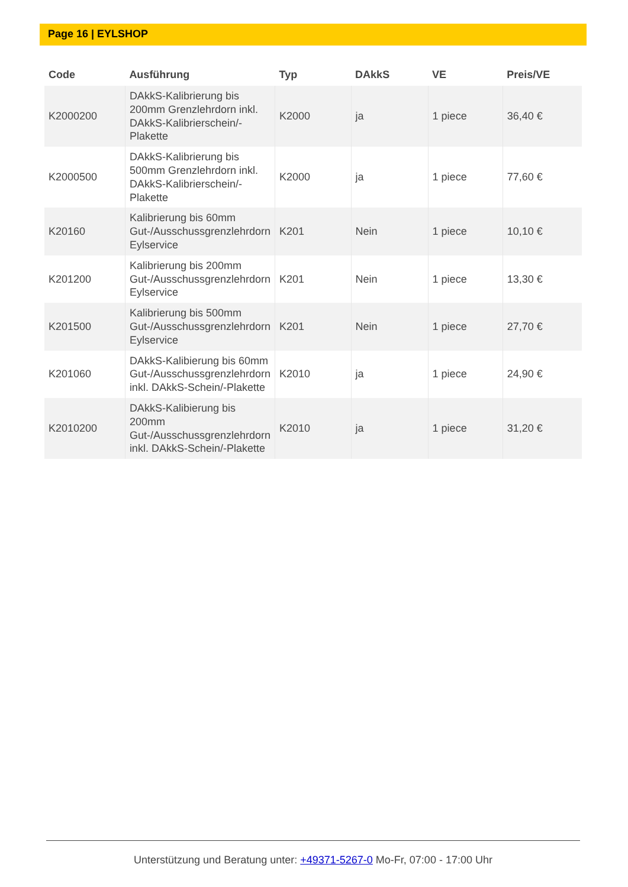Page 16 | EYLSHOP
| Code | Ausführung | Typ | DAkkS | VE | Preis/VE |
| --- | --- | --- | --- | --- | --- |
| K2000200 | DAkkS-Kalibrierung bis 200mm Grenzlehrdorn inkl. DAkkS-Kalibrierschein/-Plakette | K2000 | ja | 1 piece | 36,40 € |
| K2000500 | DAkkS-Kalibrierung bis 500mm Grenzlehrdorn inkl. DAkkS-Kalibrierschein/-Plakette | K2000 | ja | 1 piece | 77,60 € |
| K20160 | Kalibrierung bis 60mm Gut-/Ausschussgrenzlehrdorn Eylservice | K201 | Nein | 1 piece | 10,10 € |
| K201200 | Kalibrierung bis 200mm Gut-/Ausschussgrenzlehrdorn Eylservice | K201 | Nein | 1 piece | 13,30 € |
| K201500 | Kalibrierung bis 500mm Gut-/Ausschussgrenzlehrdorn Eylservice | K201 | Nein | 1 piece | 27,70 € |
| K201060 | DAkkS-Kalibierung bis 60mm Gut-/Ausschussgrenzlehrdorn inkl. DAkkS-Schein/-Plakette | K2010 | ja | 1 piece | 24,90 € |
| K2010200 | DAkkS-Kalibierung bis 200mm Gut-/Ausschussgrenzlehrdorn inkl. DAkkS-Schein/-Plakette | K2010 | ja | 1 piece | 31,20 € |
Unterstützung und Beratung unter: +49371-5267-0 Mo-Fr, 07:00 - 17:00 Uhr